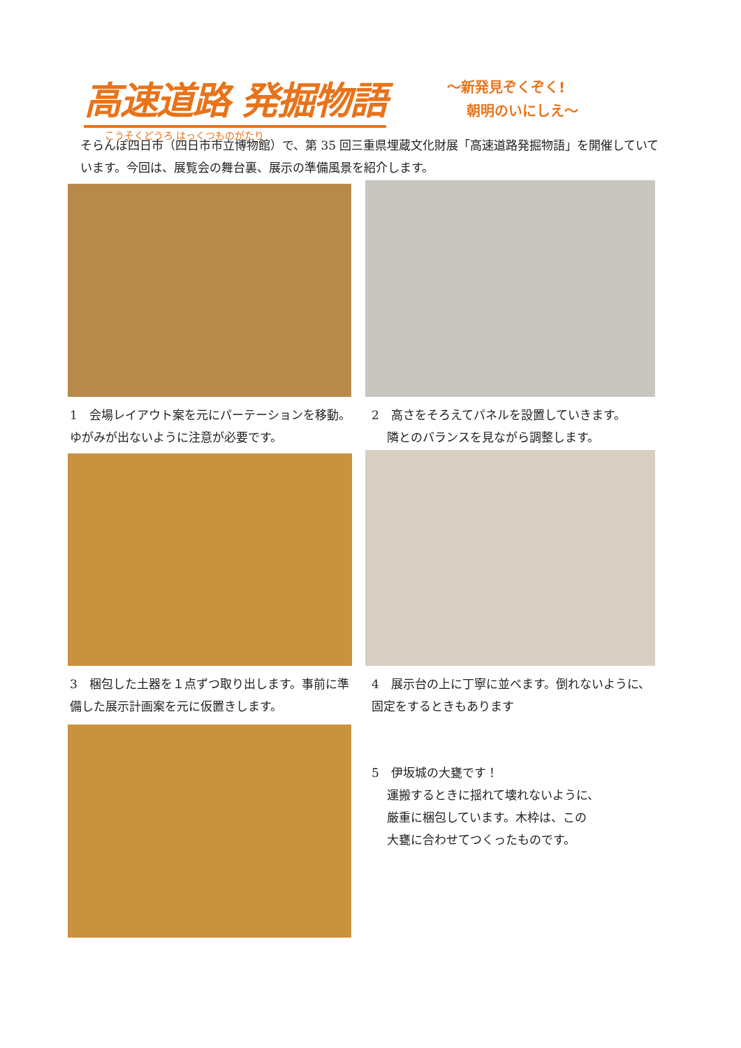高速道路 発掘物語
こうそくどうろ はっくつものがたり
～新発見ぞくぞく!
朝明のいにしえ～
そらんぽ四日市（四日市市立博物館）で、第 35 回三重県埋蔵文化財展「高速道路発掘物語」を開催していています。今回は、展覧会の舞台裏、展示の準備風景を紹介します。
1　会場レイアウト案を元にパーテーションを移動。ゆがみが出ないように注意が必要です。
2　高さをそろえてパネルを設置していきます。
隣とのバランスを見ながら調整します。
3　梱包した土器を１点ずつ取り出します。事前に準備した展示計画案を元に仮置きします。
4　展示台の上に丁寧に並べます。倒れないように、固定をするときもあります
5　伊坂城の大甕です！
運搬するときに揺れて壊れないように、
厳重に梱包しています。木枠は、この
大甕に合わせてつくったものです。